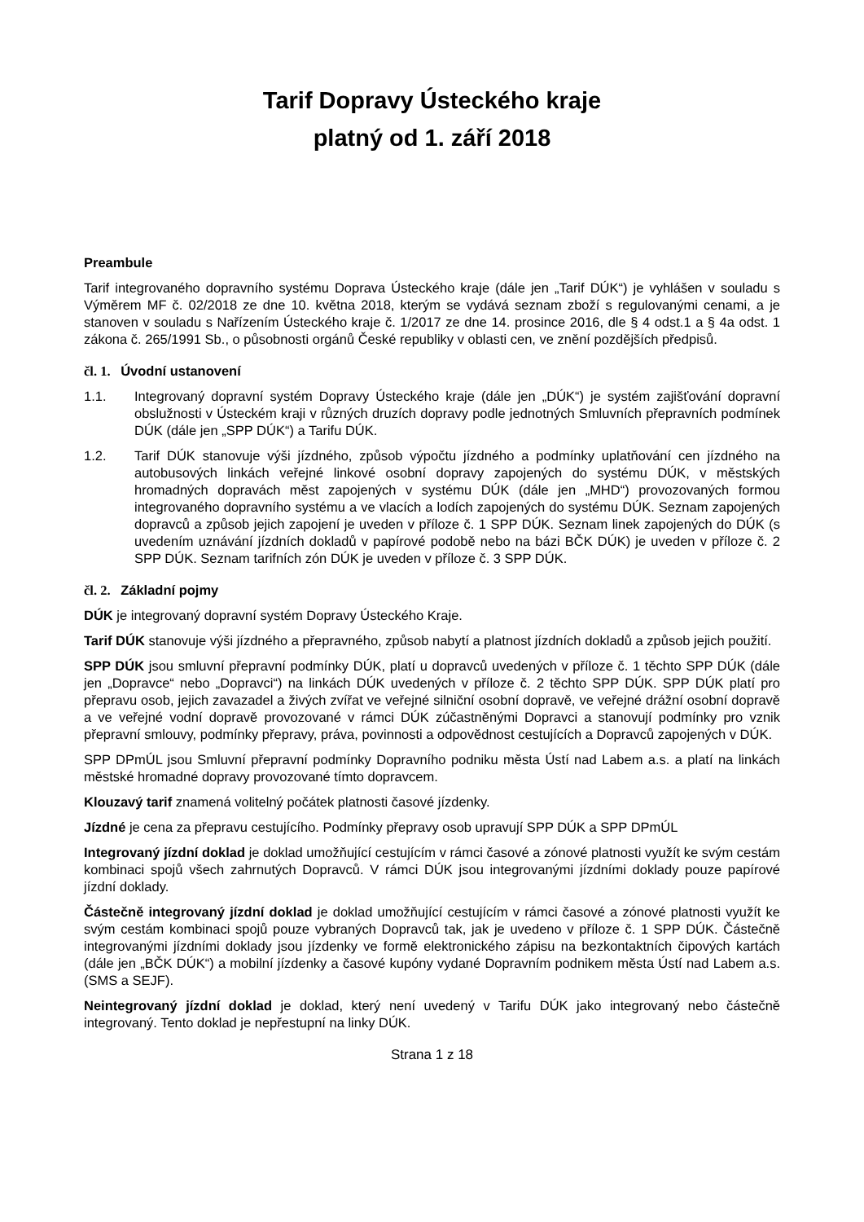Tarif Dopravy Ústeckého kraje
platný od 1. září 2018
Preambule
Tarif integrovaného dopravního systému Doprava Ústeckého kraje (dále jen „Tarif DÚK“) je vyhlášen v souladu s Výměrem MF č. 02/2018 ze dne 10. května 2018, kterým se vydává seznam zboží s regulovanými cenami, a je stanoven v souladu s Nařízením Ústeckého kraje č. 1/2017 ze dne 14. prosince 2016, dle § 4 odst.1 a § 4a odst. 1 zákona č. 265/1991 Sb., o působnosti orgánů České republiky v oblasti cen, ve znění pozdějších předpisů.
čl. 1. Úvodní ustanovení
1.1. Integrovaný dopravní systém Dopravy Ústeckého kraje (dále jen „DÚK“) je systém zajišťování dopravní obslužnosti v Ústeckém kraji v různých druzích dopravy podle jednotných Smluvních přepravních podmínek DÚK (dále jen „SPP DÚK“) a Tarifu DÚK.
1.2. Tarif DÚK stanovuje výši jízdného, způsob výpočtu jízdného a podmínky uplatňování cen jízdného na autobusových linkách veřejné linkové osobní dopravy zapojených do systému DÚK, v městských hromadných dopravách měst zapojených v systému DÚK (dále jen „MHD“) provozovaných formou integrovaného dopravního systému a ve vlacích a lodích zapojených do systému DÚK. Seznam zapojených dopravců a způsob jejich zapojení je uveden v příloze č. 1 SPP DÚK. Seznam linek zapojených do DÚK (s uvedením uznávání jízdních dokladů v papírové podobě nebo na bázi BČK DÚK) je uveden v příloze č. 2 SPP DÚK. Seznam tarifních zón DÚK je uveden v příloze č. 3 SPP DÚK.
čl. 2. Základní pojmy
DÚK je integrovaný dopravní systém Dopravy Ústeckého Kraje.
Tarif DÚK stanovuje výši jízdného a přepravného, způsob nabytí a platnost jízdních dokladů a způsob jejich použití.
SPP DÚK jsou smluvní přepravní podmínky DÚK, platí u dopravců uvedených v příloze č. 1 těchto SPP DÚK (dále jen „Dopravce“ nebo „Dopravci“) na linkách DÚK uvedených v příloze č. 2 těchto SPP DÚK. SPP DÚK platí pro přepravu osob, jejich zavazadel a živých zvířat ve veřejné silniční osobní dopravě, ve veřejné drážní osobní dopravě a ve veřejné vodní dopravě provozované v rámci DÚK zúčastněnými Dopravci a stanovují podmínky pro vznik přepravní smlouvy, podmínky přepravy, práva, povinnosti a odpovědnost cestujících a Dopravců zapojených v DÚK.
SPP DPmÚL jsou Smluvní přepravní podmínky Dopravního podniku města Ústí nad Labem a.s. a platí na linkách městské hromadné dopravy provozované tímto dopravcem.
Klouzavý tarif znamená volitelný počátek platnosti časové jízdenky.
Jízdné je cena za přepravu cestujícího. Podmínky přepravy osob upravují SPP DÚK a SPP DPmÚL
Integrovaný jízdní doklad je doklad umožňující cestujícím v rámci časové a zónové platnosti využít ke svým cestám kombinaci spojů všech zahrnutých Dopravců. V rámci DÚK jsou integrovanými jízdními doklady pouze papírové jízdní doklady.
Částečně integrovaný jízdní doklad je doklad umožňující cestujícím v rámci časové a zónové platnosti využít ke svým cestám kombinaci spojů pouze vybraných Dopravců tak, jak je uvedeno v příloze č. 1 SPP DÚK. Částečně integrovanými jízdními doklady jsou jízdenky ve formě elektronického zápisu na bezkontaktních čipových kartách (dále jen „BČK DÚK“) a mobilní jízdenky a časové kupóny vydané Dopravním podnikem města Ústí nad Labem a.s. (SMS a SEJF).
Neintegrovaný jízdní doklad je doklad, který není uvedený v Tarifu DÚK jako integrovaný nebo částečně integrovaný. Tento doklad je nepřestupní na linky DÚK.
Strana 1 z 18